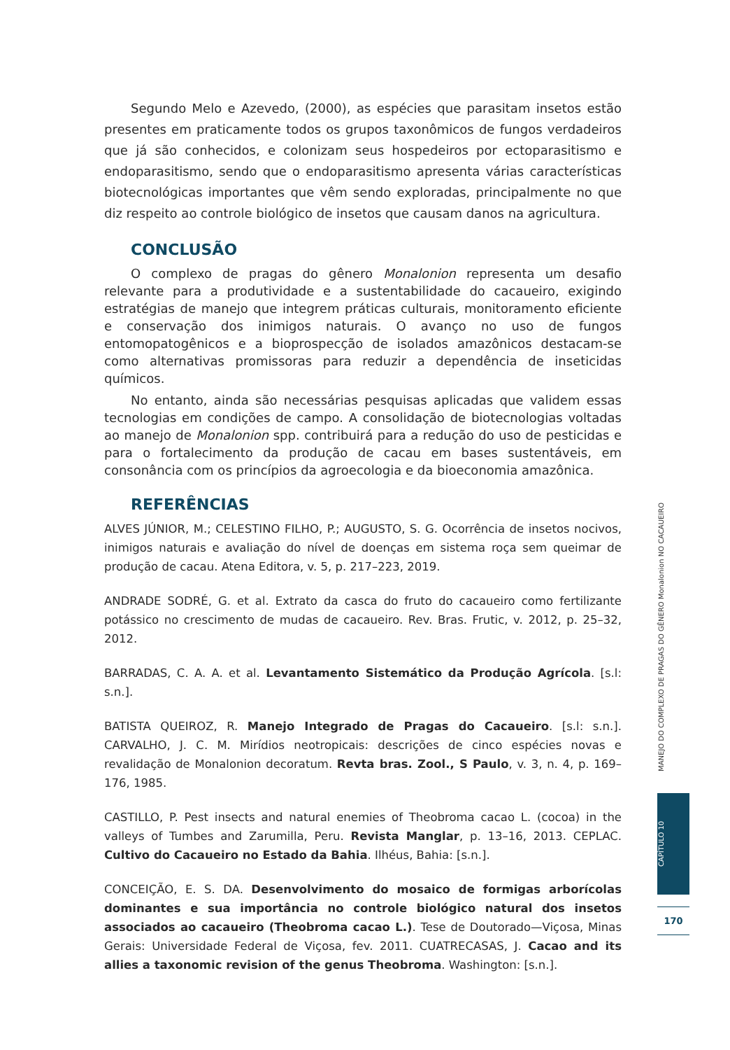Segundo Melo e Azevedo, (2000), as espécies que parasitam insetos estão presentes em praticamente todos os grupos taxonômicos de fungos verdadeiros que já são conhecidos, e colonizam seus hospedeiros por ectoparasitismo e endoparasitismo, sendo que o endoparasitismo apresenta várias características biotecnológicas importantes que vêm sendo exploradas, principalmente no que diz respeito ao controle biológico de insetos que causam danos na agricultura.
CONCLUSÃO
O complexo de pragas do gênero Monalonion representa um desafio relevante para a produtividade e a sustentabilidade do cacaueiro, exigindo estratégias de manejo que integrem práticas culturais, monitoramento eficiente e conservação dos inimigos naturais. O avanço no uso de fungos entomopatogênicos e a bioprospecção de isolados amazônicos destacam-se como alternativas promissoras para reduzir a dependência de inseticidas químicos.
No entanto, ainda são necessárias pesquisas aplicadas que validem essas tecnologias em condições de campo. A consolidação de biotecnologias voltadas ao manejo de Monalonion spp. contribuirá para a redução do uso de pesticidas e para o fortalecimento da produção de cacau em bases sustentáveis, em consonância com os princípios da agroecologia e da bioeconomia amazônica.
REFERÊNCIAS
ALVES JÚNIOR, M.; CELESTINO FILHO, P.; AUGUSTO, S. G. Ocorrência de insetos nocivos, inimigos naturais e avaliação do nível de doenças em sistema roça sem queimar de produção de cacau. Atena Editora, v. 5, p. 217–223, 2019.
ANDRADE SODRÉ, G. et al. Extrato da casca do fruto do cacaueiro como fertilizante potássico no crescimento de mudas de cacaueiro. Rev. Bras. Frutic, v. 2012, p. 25–32, 2012.
BARRADAS, C. A. A. et al. Levantamento Sistemático da Produção Agrícola. [s.l: s.n.].
BATISTA QUEIROZ, R. Manejo Integrado de Pragas do Cacaueiro. [s.l: s.n.]. CARVALHO, J. C. M. Mirídios neotropicais: descrições de cinco espécies novas e revalidação de Monalonion decoratum. Revta bras. Zool., S Paulo, v. 3, n. 4, p. 169–176, 1985.
CASTILLO, P. Pest insects and natural enemies of Theobroma cacao L. (cocoa) in the valleys of Tumbes and Zarumilla, Peru. Revista Manglar, p. 13–16, 2013. CEPLAC. Cultivo do Cacaueiro no Estado da Bahia. Ilhéus, Bahia: [s.n.].
CONCEIÇÃO, E. S. DA. Desenvolvimento do mosaico de formigas arborícolas dominantes e sua importância no controle biológico natural dos insetos associados ao cacaueiro (Theobroma cacao L.). Tese de Doutorado—Viçosa, Minas Gerais: Universidade Federal de Viçosa, fev. 2011. CUATRECASAS, J. Cacao and its allies a taxonomic revision of the genus Theobroma. Washington: [s.n.].
MANEJO DO COMPLEXO DE PRAGAS DO GÊNERO Monalonion NO CACAUEIRO
CAPÍTULO 10
170